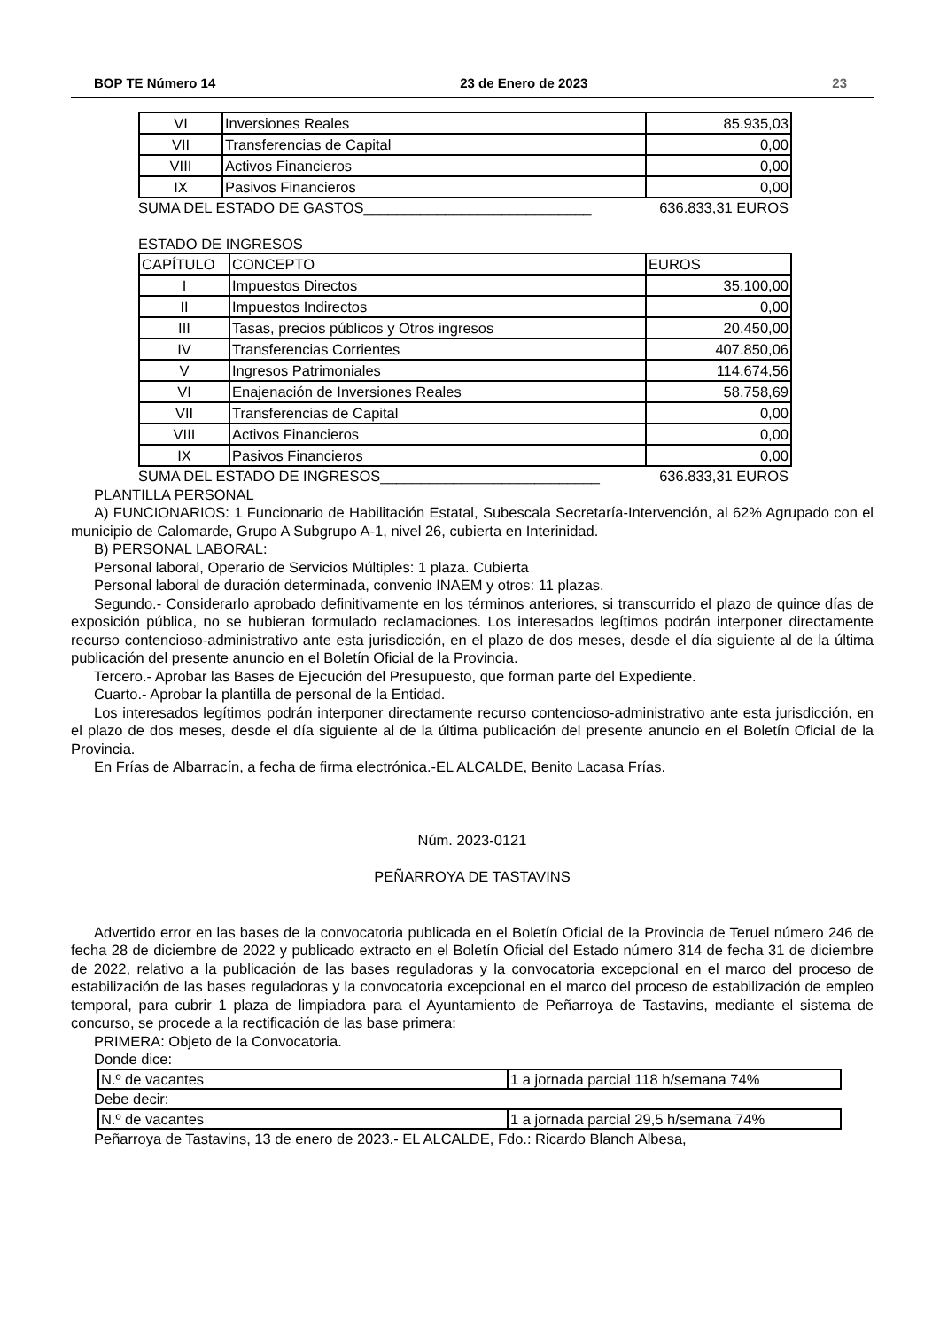BOP TE Número 14 23 de Enero de 2023 23
| VI | Inversiones Reales | 85.935,03 |
| VII | Transferencias de Capital | 0,00 |
| VIII | Activos Financieros | 0,00 |
| IX | Pasivos Financieros | 0,00 |
SUMA DEL ESTADO DE GASTOS____________________________ 636.833,31 EUROS
ESTADO DE INGRESOS
| CAPÍTULO | CONCEPTO | EUROS |
| I | Impuestos Directos | 35.100,00 |
| II | Impuestos Indirectos | 0,00 |
| III | Tasas, precios públicos y Otros ingresos | 20.450,00 |
| IV | Transferencias Corrientes | 407.850,06 |
| V | Ingresos Patrimoniales | 114.674,56 |
| VI | Enajenación de Inversiones Reales | 58.758,69 |
| VII | Transferencias de Capital | 0,00 |
| VIII | Activos Financieros | 0,00 |
| IX | Pasivos Financieros | 0,00 |
SUMA DEL ESTADO DE INGRESOS___________________________ 636.833,31 EUROS
PLANTILLA PERSONAL
A) FUNCIONARIOS: 1 Funcionario de Habilitación Estatal, Subescala Secretaría-Intervención, al 62% Agrupado con el municipio de Calomarde, Grupo A Subgrupo A-1, nivel 26, cubierta en Interinidad.
B) PERSONAL LABORAL:
Personal laboral, Operario de Servicios Múltiples: 1 plaza. Cubierta
Personal laboral de duración determinada, convenio INAEM y otros: 11 plazas.
Segundo.- Considerarlo aprobado definitivamente en los términos anteriores, si transcurrido el plazo de quince días de exposición pública, no se hubieran formulado reclamaciones. Los interesados legítimos podrán interponer directamente recurso contencioso-administrativo ante esta jurisdicción, en el plazo de dos meses, desde el día siguiente al de la última publicación del presente anuncio en el Boletín Oficial de la Provincia.
Tercero.- Aprobar las Bases de Ejecución del Presupuesto, que forman parte del Expediente.
Cuarto.- Aprobar la plantilla de personal de la Entidad.
Los interesados legítimos podrán interponer directamente recurso contencioso-administrativo ante esta jurisdicción, en el plazo de dos meses, desde el día siguiente al de la última publicación del presente anuncio en el Boletín Oficial de la Provincia.
En Frías de Albarracín, a fecha de firma electrónica.-EL ALCALDE, Benito Lacasa Frías.
Núm. 2023-0121
PEÑARROYA DE TASTAVINS
Advertido error en las bases de la convocatoria publicada en el Boletín Oficial de la Provincia de Teruel número 246 de fecha 28 de diciembre de 2022 y publicado extracto en el Boletín Oficial del Estado número 314 de fecha 31 de diciembre de 2022, relativo a la publicación de las bases reguladoras y la convocatoria excepcional en el marco del proceso de estabilización de las bases reguladoras y la convocatoria excepcional en el marco del proceso de estabilización de empleo temporal, para cubrir 1 plaza de limpiadora para el Ayuntamiento de Peñarroya de Tastavins, mediante el sistema de concurso, se procede a la rectificación de las base primera:
PRIMERA: Objeto de la Convocatoria.
Donde dice:
| N.º de vacantes | 1 a jornada parcial 118 h/semana 74% |
Debe decir:
| N.º de vacantes | 1 a jornada parcial 29,5 h/semana 74% |
Peñarroya de Tastavins, 13 de enero de 2023.- EL ALCALDE, Fdo.: Ricardo Blanch Albesa,